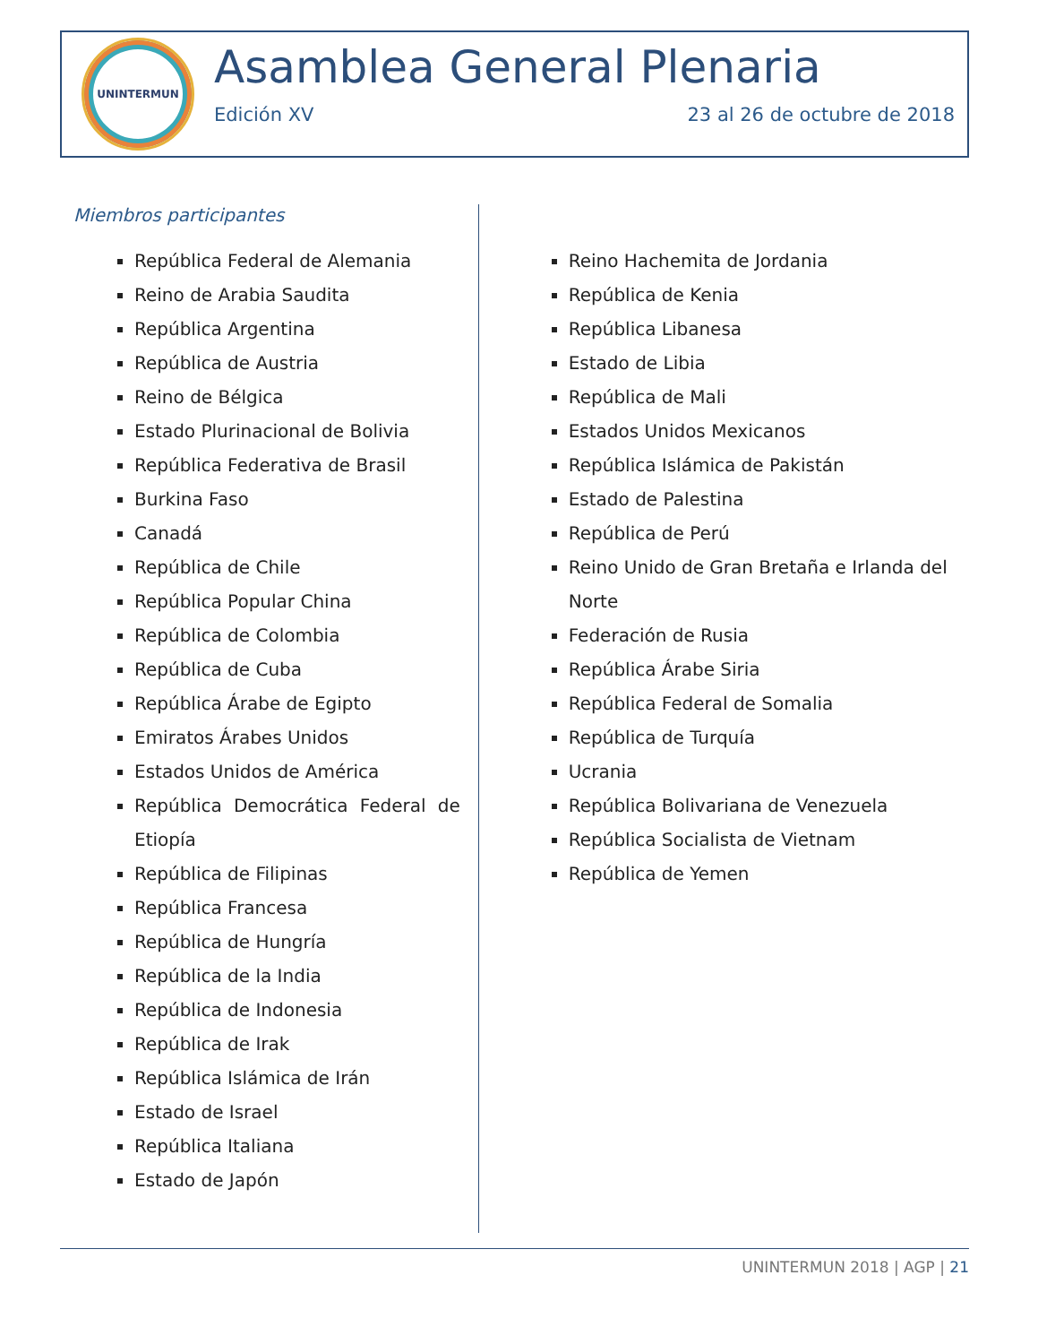UNINTERMUN
Asamblea General Plenaria
Edición XV 23 al 26 de octubre de 2018
Miembros participantes
República Federal de Alemania
Reino de Arabia Saudita
República Argentina
República de Austria
Reino de Bélgica
Estado Plurinacional de Bolivia
República Federativa de Brasil
Burkina Faso
Canadá
República de Chile
República Popular China
República de Colombia
República de Cuba
República Árabe de Egipto
Emiratos Árabes Unidos
Estados Unidos de América
República Democrática Federal de Etiopía
República de Filipinas
República Francesa
República de Hungría
República de la India
República de Indonesia
República de Irak
República Islámica de Irán
Estado de Israel
República Italiana
Estado de Japón
Reino Hachemita de Jordania
República de Kenia
República Libanesa
Estado de Libia
República de Mali
Estados Unidos Mexicanos
República Islámica de Pakistán
Estado de Palestina
República de Perú
Reino Unido de Gran Bretaña e Irlanda del Norte
Federación de Rusia
República Árabe Siria
República Federal de Somalia
República de Turquía
Ucrania
República Bolivariana de Venezuela
República Socialista de Vietnam
República de Yemen
UNINTERMUN 2018 | AGP | 21